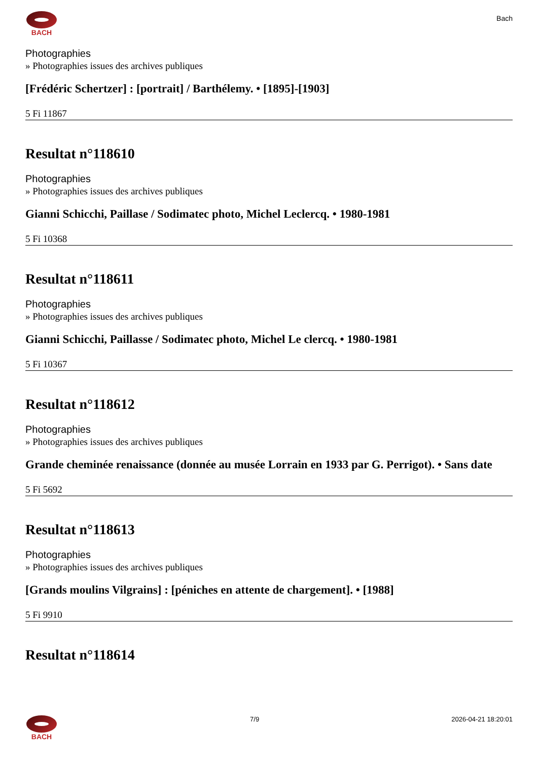BACH
Bach
Photographies
» Photographies issues des archives publiques
[Frédéric Schertzer] : [portrait] / Barthélemy. • [1895]-[1903]
5 Fi 11867
Resultat n°118610
Photographies
» Photographies issues des archives publiques
Gianni Schicchi, Paillase / Sodimatec photo, Michel Leclercq. • 1980-1981
5 Fi 10368
Resultat n°118611
Photographies
» Photographies issues des archives publiques
Gianni Schicchi, Paillasse / Sodimatec photo, Michel Le clercq. • 1980-1981
5 Fi 10367
Resultat n°118612
Photographies
» Photographies issues des archives publiques
Grande cheminée renaissance (donnée au musée Lorrain en 1933 par G. Perrigot). • Sans date
5 Fi 5692
Resultat n°118613
Photographies
» Photographies issues des archives publiques
[Grands moulins Vilgrains] : [péniches en attente de chargement]. • [1988]
5 Fi 9910
Resultat n°118614
BACH 7/9 2026-04-21 18:20:01